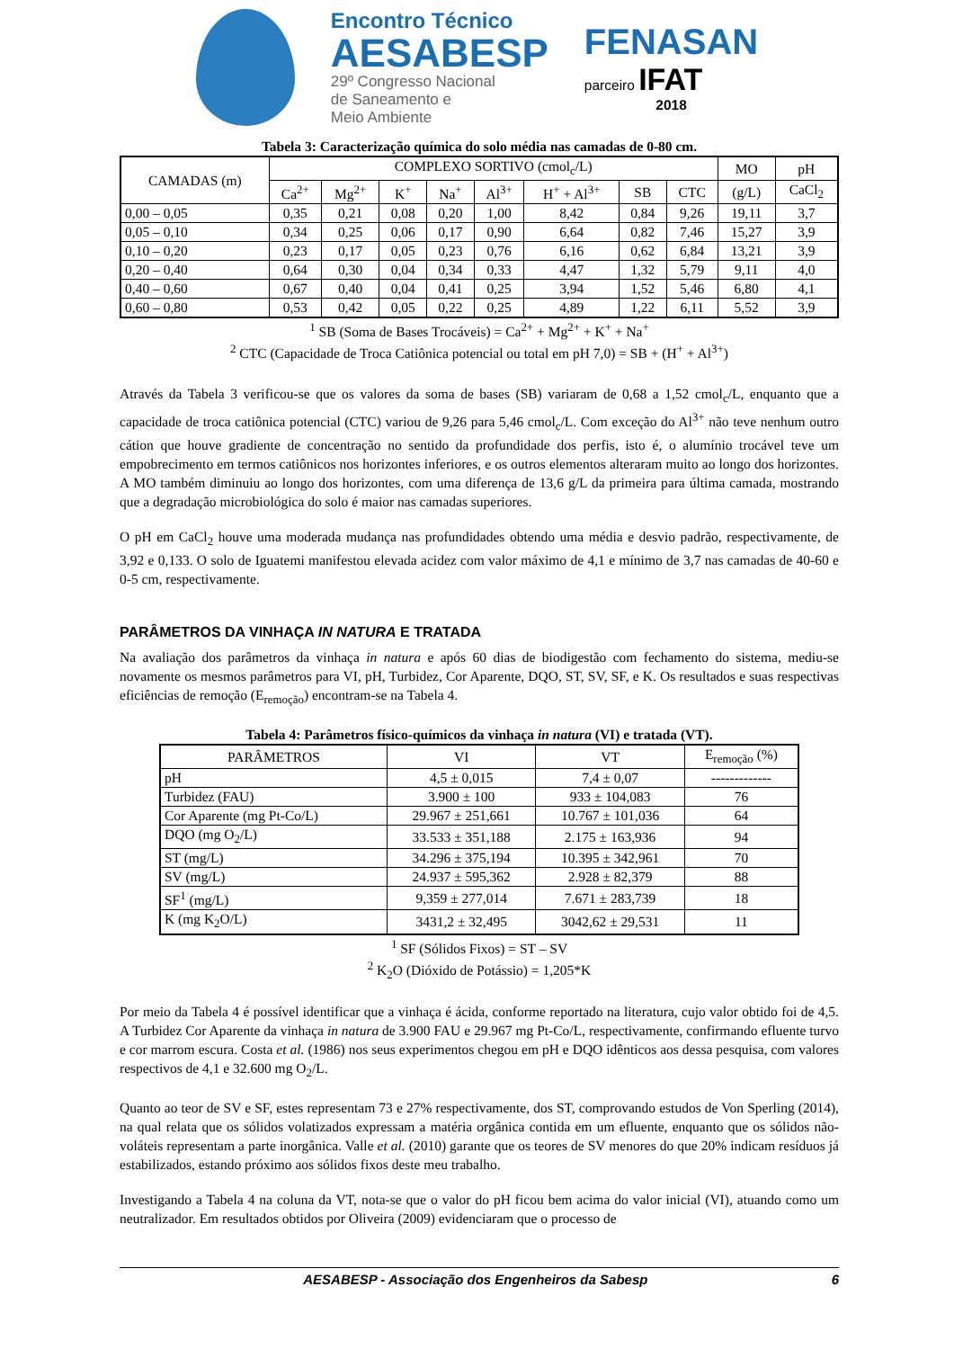Encontro Técnico
AESABESP
29º Congresso Nacional
de Saneamento e
Meio Ambiente
FENASAN
parceiro IFAT
2018
Tabela 3: Caracterização química do solo média nas camadas de 0-80 cm.
| CAMADAS (m) | COMPLEXO SORTIVO (cmol<sub>c</sub>/L) | | | | | | | | MO | pH |
| --- | --- | --- | --- | --- | --- | --- | --- | --- | --- | --- |
| | Ca<sup>2+</sup> | Mg<sup>2+</sup> | K<sup>+</sup> | Na<sup>+</sup> | Al<sup>3+</sup> | H<sup>+</sup> + Al<sup>3+</sup> | SB | CTC | (g/L) | CaCl<sub>2</sub> |
| 0,00 – 0,05 | 0,35 | 0,21 | 0,08 | 0,20 | 1,00 | 8,42 | 0,84 | 9,26 | 19,11 | 3,7 |
| 0,05 – 0,10 | 0,34 | 0,25 | 0,06 | 0,17 | 0,90 | 6,64 | 0,82 | 7,46 | 15,27 | 3,9 |
| 0,10 – 0,20 | 0,23 | 0,17 | 0,05 | 0,23 | 0,76 | 6,16 | 0,62 | 6,84 | 13,21 | 3,9 |
| 0,20 – 0,40 | 0,64 | 0,30 | 0,04 | 0,34 | 0,33 | 4,47 | 1,32 | 5,79 | 9,11 | 4,0 |
| 0,40 – 0,60 | 0,67 | 0,40 | 0,04 | 0,41 | 0,25 | 3,94 | 1,52 | 5,46 | 6,80 | 4,1 |
| 0,60 – 0,80 | 0,53 | 0,42 | 0,05 | 0,22 | 0,25 | 4,89 | 1,22 | 6,11 | 5,52 | 3,9 |
<sup>1</sup> SB (Soma de Bases Trocáveis) = Ca<sup>2+</sup> + Mg<sup>2+</sup> + K<sup>+</sup> + Na<sup>+</sup>
<sup>2</sup> CTC (Capacidade de Troca Catiônica potencial ou total em pH 7,0) = SB + (H<sup>+</sup> + Al<sup>3+</sup>)
Através da Tabela 3 verificou-se que os valores da soma de bases (SB) variaram de 0,68 a 1,52 cmol<sub>c</sub>/L, enquanto que a capacidade de troca catiônica potencial (CTC) variou de 9,26 para 5,46 cmol<sub>c</sub>/L. Com exceção do Al<sup>3+</sup> não teve nenhum outro cátion que houve gradiente de concentração no sentido da profundidade dos perfis, isto é, o alumínio trocável teve um empobrecimento em termos catiônicos nos horizontes inferiores, e os outros elementos alteraram muito ao longo dos horizontes. A MO também diminuiu ao longo dos horizontes, com uma diferença de 13,6 g/L da primeira para última camada, mostrando que a degradação microbiológica do solo é maior nas camadas superiores.
O pH em CaCl<sub>2</sub> houve uma moderada mudança nas profundidades obtendo uma média e desvio padrão, respectivamente, de 3,92 e 0,133. O solo de Iguatemi manifestou elevada acidez com valor máximo de 4,1 e mínimo de 3,7 nas camadas de 40-60 e 0-5 cm, respectivamente.
PARÂMETROS DA VINHAÇA IN NATURA E TRATADA
Na avaliação dos parâmetros da vinhaça in natura e após 60 dias de biodigestão com fechamento do sistema, mediu-se novamente os mesmos parâmetros para VI, pH, Turbidez, Cor Aparente, DQO, ST, SV, SF, e K. Os resultados e suas respectivas eficiências de remoção (E<sub>remoção</sub>) encontram-se na Tabela 4.
Tabela 4: Parâmetros físico-químicos da vinhaça in natura (VI) e tratada (VT).
| PARÂMETROS | VI | VT | E<sub>remoção</sub> (%) |
| --- | --- | --- | --- |
| pH | 4,5 ± 0,015 | 7,4 ± 0,07 | ------------- |
| Turbidez (FAU) | 3.900 ± 100 | 933 ± 104,083 | 76 |
| Cor Aparente (mg Pt-Co/L) | 29.967 ± 251,661 | 10.767 ± 101,036 | 64 |
| DQO (mg O<sub>2</sub>/L) | 33.533 ± 351,188 | 2.175 ± 163,936 | 94 |
| ST (mg/L) | 34.296 ± 375,194 | 10.395 ± 342,961 | 70 |
| SV (mg/L) | 24.937 ± 595,362 | 2.928 ± 82,379 | 88 |
| SF<sup>1</sup> (mg/L) | 9,359 ± 277,014 | 7.671 ± 283,739 | 18 |
| K (mg K<sub>2</sub>O/L) | 3431,2 ± 32,495 | 3042,62 ± 29,531 | 11 |
<sup>1</sup> SF (Sólidos Fixos) = ST – SV
<sup>2</sup> K<sub>2</sub>O (Dióxido de Potássio) = 1,205*K
Por meio da Tabela 4 é possível identificar que a vinhaça é ácida, conforme reportado na literatura, cujo valor obtido foi de 4,5. A Turbidez Cor Aparente da vinhaça in natura de 3.900 FAU e 29.967 mg Pt-Co/L, respectivamente, confirmando efluente turvo e cor marrom escura. Costa et al. (1986) nos seus experimentos chegou em pH e DQO idênticos aos dessa pesquisa, com valores respectivos de 4,1 e 32.600 mg O<sub>2</sub>/L.
Quanto ao teor de SV e SF, estes representam 73 e 27% respectivamente, dos ST, comprovando estudos de Von Sperling (2014), na qual relata que os sólidos volatizados expressam a matéria orgânica contida em um efluente, enquanto que os sólidos não-voláteis representam a parte inorgânica. Valle et al. (2010) garante que os teores de SV menores do que 20% indicam resíduos já estabilizados, estando próximo aos sólidos fixos deste meu trabalho.
Investigando a Tabela 4 na coluna da VT, nota-se que o valor do pH ficou bem acima do valor inicial (VI), atuando como um neutralizador. Em resultados obtidos por Oliveira (2009) evidenciaram que o processo de
AESABESP - Associação dos Engenheiros da Sabesp 6